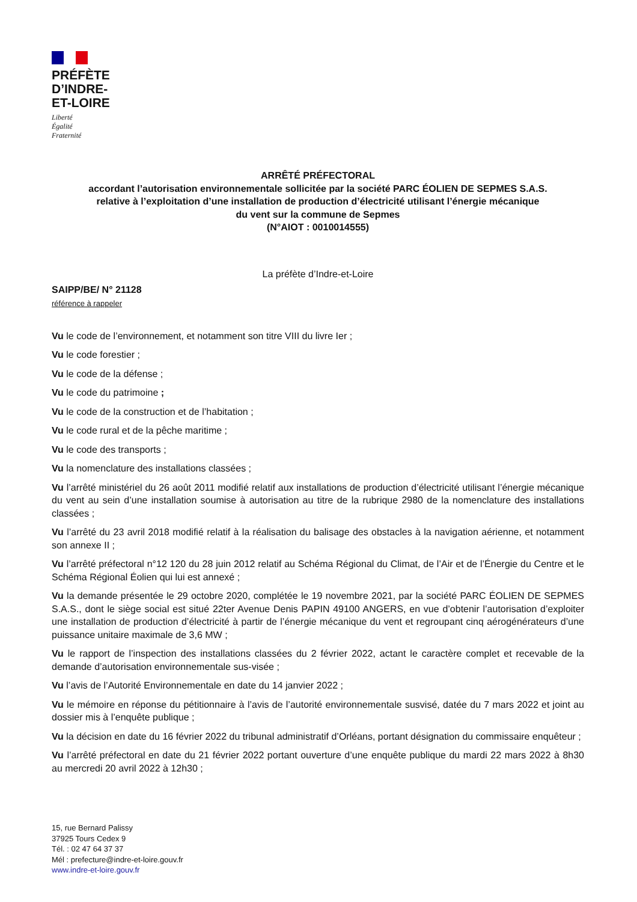PRÉFÈTE
D’INDRE-
ET-LOIRE
Liberté
Égalité
Fraternité
ARRÊTÉ PRÉFECTORAL
accordant l’autorisation environnementale sollicitée par la société PARC ÉOLIEN DE SEPMES S.A.S.
relative à l’exploitation d’une installation de production d’électricité utilisant l’énergie mécanique
du vent sur la commune de Sepmes
(N°AIOT : 0010014555)
La préfète d’Indre-et-Loire
SAIPP/BE/ N° 21128
référence à rappeler
Vu le code de l’environnement, et notamment son titre VIII du livre Ier ;
Vu le code forestier ;
Vu le code de la défense ;
Vu le code du patrimoine ;
Vu le code de la construction et de l’habitation ;
Vu le code rural et de la pêche maritime ;
Vu le code des transports ;
Vu la nomenclature des installations classées ;
Vu l’arrêté ministériel du 26 août 2011 modifié relatif aux installations de production d’électricité utilisant l’énergie mécanique du vent au sein d’une installation soumise à autorisation au titre de la rubrique 2980 de la nomenclature des installations classées ;
Vu l’arrêté du 23 avril 2018 modifié relatif à la réalisation du balisage des obstacles à la navigation aérienne, et notamment son annexe II ;
Vu l’arrêté préfectoral n°12 120 du 28 juin 2012 relatif au Schéma Régional du Climat, de l’Air et de l’Énergie du Centre et le Schéma Régional Éolien qui lui est annexé ;
Vu la demande présentée le 29 octobre 2020, complétée le 19 novembre 2021, par la société PARC ÉOLIEN DE SEPMES S.A.S., dont le siège social est situé 22ter Avenue Denis PAPIN 49100 ANGERS, en vue d’obtenir l’autorisation d’exploiter une installation de production d’électricité à partir de l’énergie mécanique du vent et regroupant cinq aérogénérateurs d’une puissance unitaire maximale de 3,6 MW ;
Vu le rapport de l’inspection des installations classées du 2 février 2022, actant le caractère complet et recevable de la demande d’autorisation environnementale sus-visée ;
Vu l’avis de l’Autorité Environnementale en date du 14 janvier 2022 ;
Vu le mémoire en réponse du pétitionnaire à l’avis de l’autorité environnementale susvisé, datée du 7 mars 2022 et joint au dossier mis à l’enquête publique ;
Vu la décision en date du 16 février 2022 du tribunal administratif d’Orléans, portant désignation du commissaire enquêteur ;
Vu l’arrêté préfectoral en date du 21 février 2022 portant ouverture d’une enquête publique du mardi 22 mars 2022 à 8h30 au mercredi 20 avril 2022 à 12h30 ;
15, rue Bernard Palissy
37925 Tours Cedex 9
Tél. : 02 47 64 37 37
Mél : prefecture@indre-et-loire.gouv.fr
www.indre-et-loire.gouv.fr